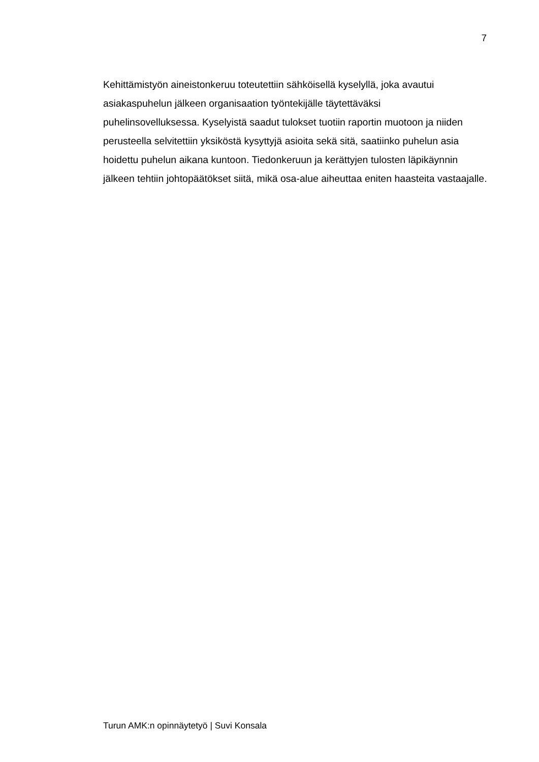7
Kehittämistyön aineistonkeruu toteutettiin sähköisellä kyselyllä, joka avautui asiakaspuhelun jälkeen organisaation työntekijälle täytettäväksi
puhelinsovelluksessa. Kyselyistä saadut tulokset tuotiin raportin muotoon ja niiden perusteella selvitettiin yksiköstä kysyttyjä asioita sekä sitä, saatiinko puhelun asia hoidettu puhelun aikana kuntoon. Tiedonkeruun ja kerättyjen tulosten läpikäynnin jälkeen tehtiin johtopäätökset siitä, mikä osa-alue aiheuttaa eniten haasteita vastaajalle.
Turun AMK:n opinnäytetyö | Suvi Konsala